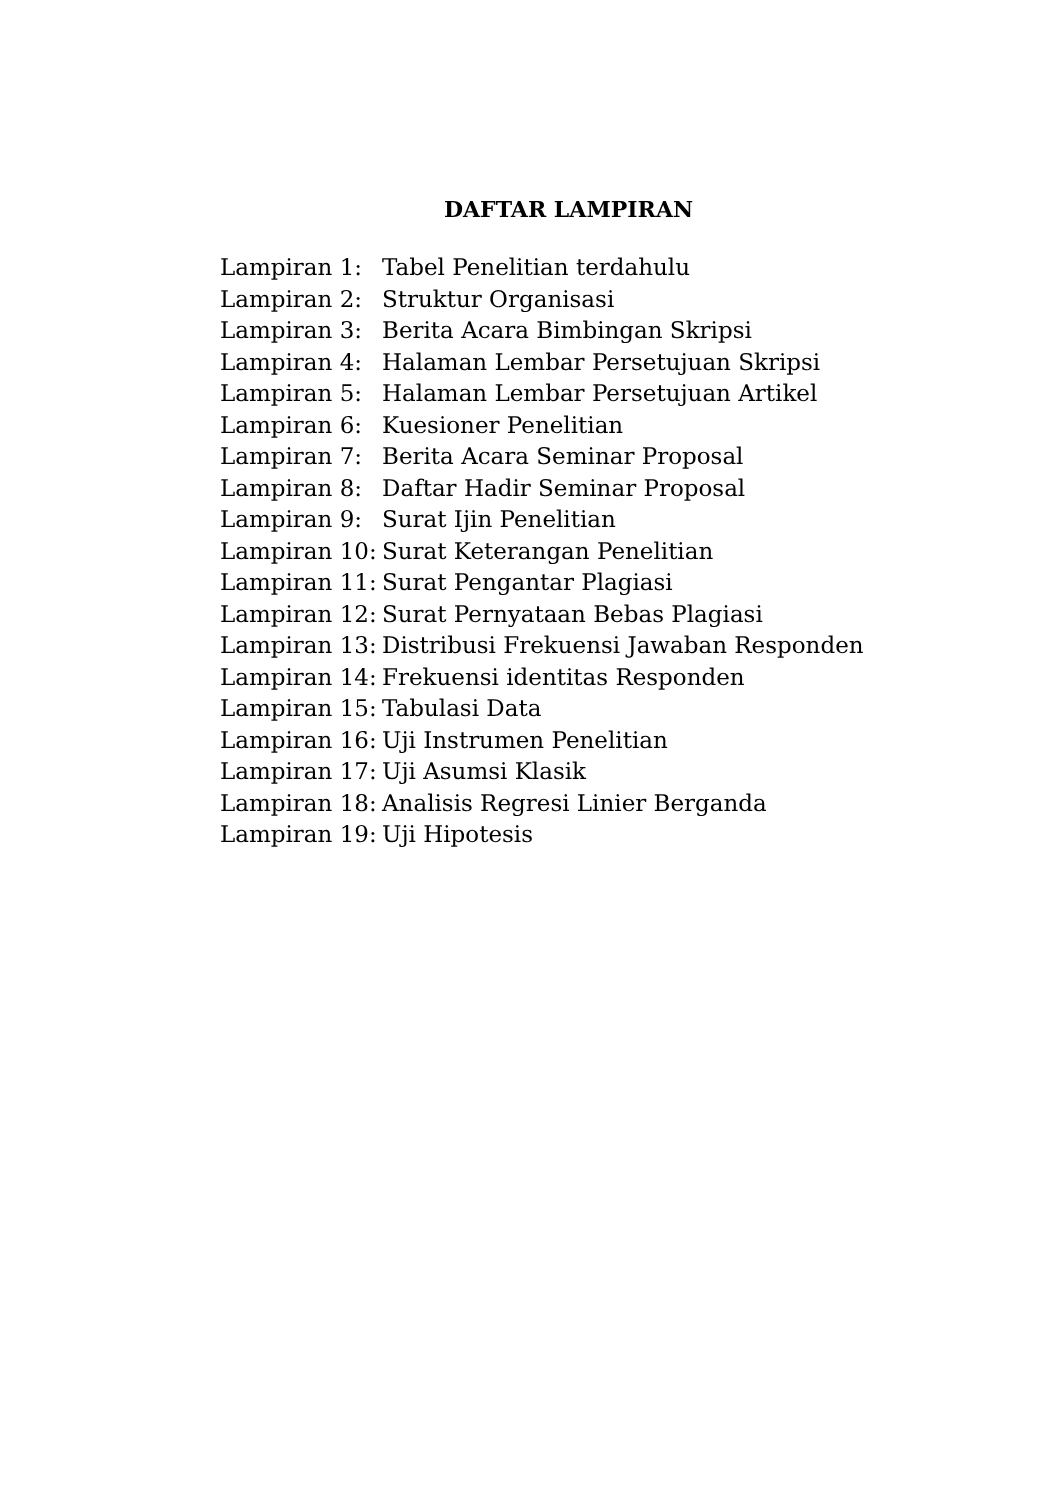DAFTAR LAMPIRAN
Lampiran 1: Tabel Penelitian terdahulu
Lampiran 2: Struktur Organisasi
Lampiran 3: Berita Acara Bimbingan Skripsi
Lampiran 4: Halaman Lembar Persetujuan Skripsi
Lampiran 5: Halaman Lembar Persetujuan Artikel
Lampiran 6: Kuesioner Penelitian
Lampiran 7: Berita Acara Seminar Proposal
Lampiran 8: Daftar Hadir Seminar Proposal
Lampiran 9: Surat Ijin Penelitian
Lampiran 10: Surat Keterangan Penelitian
Lampiran 11: Surat Pengantar Plagiasi
Lampiran 12: Surat Pernyataan Bebas Plagiasi
Lampiran 13: Distribusi Frekuensi Jawaban Responden
Lampiran 14: Frekuensi identitas Responden
Lampiran 15: Tabulasi Data
Lampiran 16: Uji Instrumen Penelitian
Lampiran 17: Uji Asumsi Klasik
Lampiran 18: Analisis Regresi Linier Berganda
Lampiran 19: Uji Hipotesis